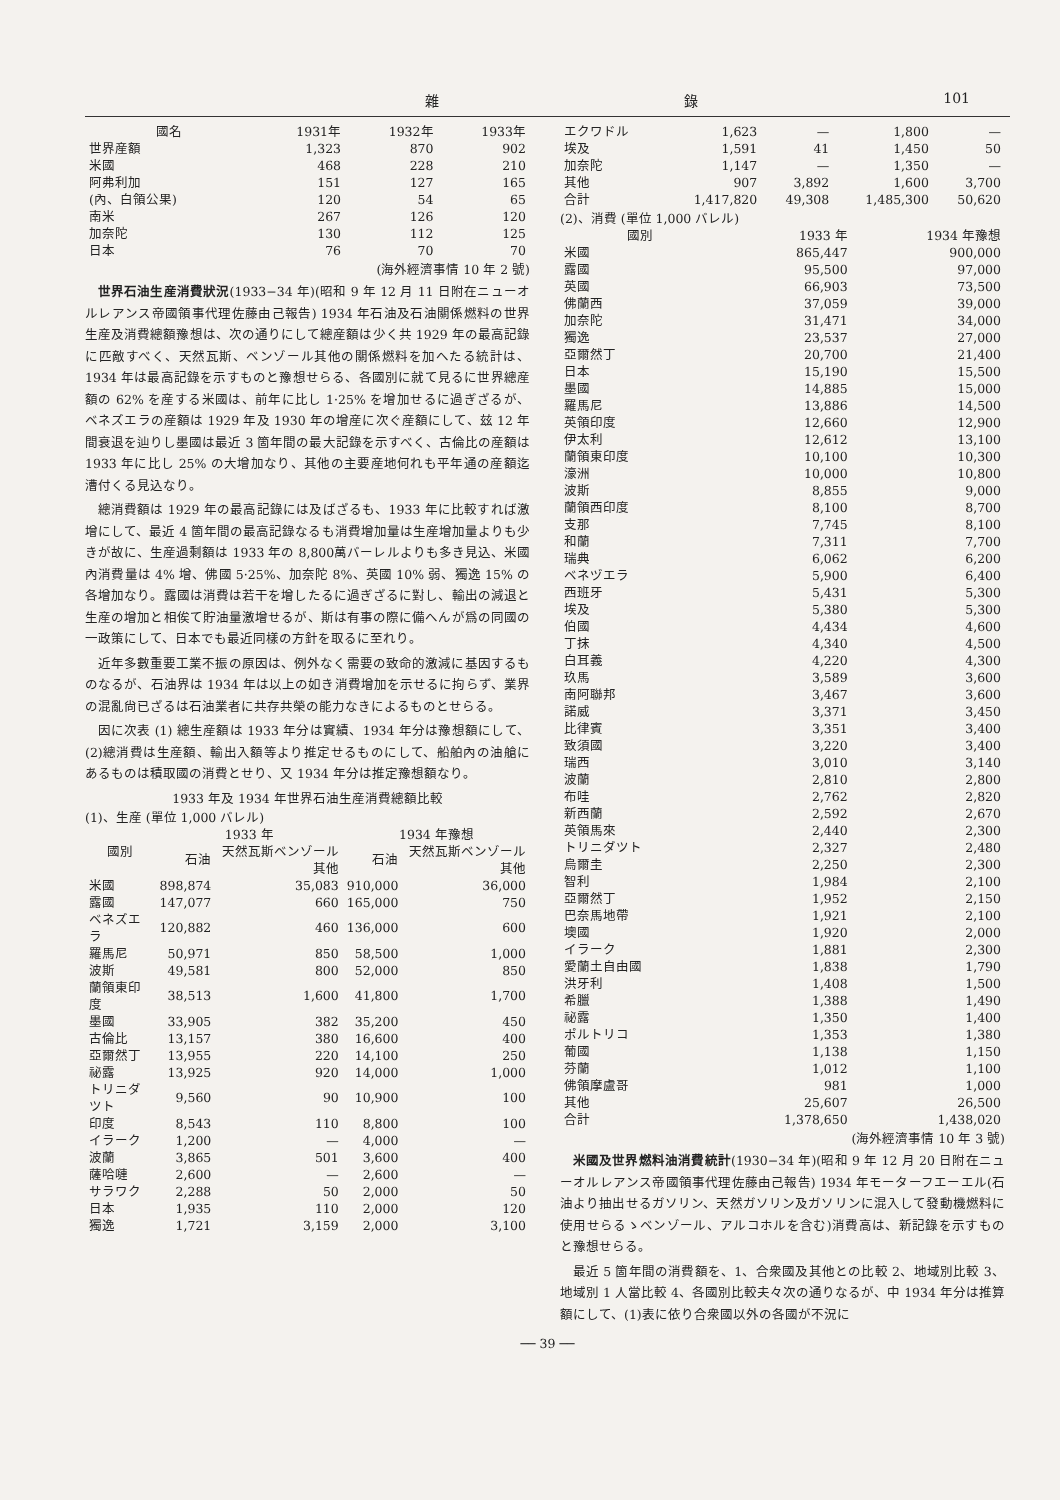雜 錄 101
| 國名 | 1931年 | 1932年 | 1933年 |
| --- | --- | --- | --- |
| 世界産額 | 1,323 | 870 | 902 |
| 米國 | 468 | 228 | 210 |
| 阿弗利加 | 151 | 127 | 165 |
| (內、白領公果) | 120 | 54 | 65 |
| 南米 | 267 | 126 | 120 |
| 加奈陀 | 130 | 112 | 125 |
| 日本 | 76 | 70 | 70 |
(海外經濟事情 10 年 2 號)
世界石油生産消費狀況(1933−34 年)(昭和 9 年 12 月 11 日附在ニューオルレアンス帝國領事代理佐藤由己報告) 1934 年石油及石油關係燃料の世界生産及消費總額豫想は、次の通りにして總産額は少く共 1929 年の最高記錄に匹敵すべく、天然瓦斯、ベンゾール其他の關係燃料を加へたる統計は、1934 年は最高記錄を示すものと豫想せらる、各國別に就て見るに世界總産額の 62% を産する米國は、前年に比し 1·25% を增加せるに過ぎざるが、ベネズエラの産額は 1929 年及 1930 年の增産に次ぐ産額にして、玆 12 年間衰退を辿りし墨國は最近 3 箇年間の最大記錄を示すべく、古倫比の産額は 1933 年に比し 25% の大增加なり、其他の主要産地何れも平年通の産額迄漕付くる見込なり。
總消費額は 1929 年の最高記錄には及ばざるも、1933 年に比較すれば激增にして、最近 4 箇年間の最高記錄なるも消費增加量は生産增加量よりも少きが故に、生産過剩額は 1933 年の 8,800萬バーレルよりも多き見込、米國內消費量は 4% 增、佛國 5·25%、加奈陀 8%、英國 10% 弱、獨逸 15% の各增加なり。露國は消費は若干を增したるに過ぎざるに對し、輸出の減退と生産の增加と相俟て貯油量激增せるが、斯は有事の際に備へんが爲の同國の一政策にして、日本でも最近同樣の方針を取るに至れり。
近年多數重要工業不振の原因は、例外なく需要の致命的激減に基因するものなるが、石油界は 1934 年は以上の如き消費增加を示せるに拘らず、業界の混亂尙已ざるは石油業者に共存共榮の能力なきによるものとせらる。
因に次表 (1) 總生産額は 1933 年分は實績、1934 年分は豫想額にして、(2)總消費は生産額、輸出入額等より推定せるものにして、船舶內の油艙にあるものは積取國の消費とせり、又 1934 年分は推定豫想額なり。
1933 年及 1934 年世界石油生産消費總額比較
(1)、生産 (單位 1,000 バレル)
| 國別 | 1933 年 | | 1934 年豫想 | |
| --- | --- | --- | --- | --- |
| | 石油 | 天然瓦斯ベンゾール其他 | 石油 | 天然瓦斯ベンゾール其他 |
| 米國 | 898,874 | 35,083 | 910,000 | 36,000 |
| 露國 | 147,077 | 660 | 165,000 | 750 |
| ベネズエラ | 120,882 | 460 | 136,000 | 600 |
| 羅馬尼 | 50,971 | 850 | 58,500 | 1,000 |
| 波斯 | 49,581 | 800 | 52,000 | 850 |
| 蘭領東印度 | 38,513 | 1,600 | 41,800 | 1,700 |
| 墨國 | 33,905 | 382 | 35,200 | 450 |
| 古倫比 | 13,157 | 380 | 16,600 | 400 |
| 亞爾然丁 | 13,955 | 220 | 14,100 | 250 |
| 祕露 | 13,925 | 920 | 14,000 | 1,000 |
| トリニダツト | 9,560 | 90 | 10,900 | 100 |
| 印度 | 8,543 | 110 | 8,800 | 100 |
| イラーク | 1,200 | — | 4,000 | — |
| 波蘭 | 3,865 | 501 | 3,600 | 400 |
| 薩哈嗹 | 2,600 | — | 2,600 | — |
| サラワク | 2,288 | 50 | 2,000 | 50 |
| 日本 | 1,935 | 110 | 2,000 | 120 |
| 獨逸 | 1,721 | 3,159 | 2,000 | 3,100 |
| エクワドル | 1,623 | — | 1,800 | — |
| 埃及 | 1,591 | 41 | 1,450 | 50 |
| 加奈陀 | 1,147 | — | 1,350 | — |
| 其他 | 907 | 3,892 | 1,600 | 3,700 |
| 合計 | 1,417,820 | 49,308 | 1,485,300 | 50,620 |
(2)、消費 (單位 1,000 バレル)
| 國別 | 1933 年 | 1934 年豫想 |
| --- | --- | --- |
| 米國 | 865,447 | 900,000 |
| 露國 | 95,500 | 97,000 |
| 英國 | 66,903 | 73,500 |
| 佛蘭西 | 37,059 | 39,000 |
| 加奈陀 | 31,471 | 34,000 |
| 獨逸 | 23,537 | 27,000 |
| 亞爾然丁 | 20,700 | 21,400 |
| 日本 | 15,190 | 15,500 |
| 墨國 | 14,885 | 15,000 |
| 羅馬尼 | 13,886 | 14,500 |
| 英領印度 | 12,660 | 12,900 |
| 伊太利 | 12,612 | 13,100 |
| 蘭領東印度 | 10,100 | 10,300 |
| 濠洲 | 10,000 | 10,800 |
| 波斯 | 8,855 | 9,000 |
| 蘭領西印度 | 8,100 | 8,700 |
| 支那 | 7,745 | 8,100 |
| 和蘭 | 7,311 | 7,700 |
| 瑞典 | 6,062 | 6,200 |
| ベネヅエラ | 5,900 | 6,400 |
| 西班牙 | 5,431 | 5,300 |
| 埃及 | 5,380 | 5,300 |
| 伯國 | 4,434 | 4,600 |
| 丁抹 | 4,340 | 4,500 |
| 白耳義 | 4,220 | 4,300 |
| 玖馬 | 3,589 | 3,600 |
| 南阿聯邦 | 3,467 | 3,600 |
| 諾威 | 3,371 | 3,450 |
| 比律賓 | 3,351 | 3,400 |
| 致須國 | 3,220 | 3,400 |
| 瑞西 | 3,010 | 3,140 |
| 波蘭 | 2,810 | 2,800 |
| 布哇 | 2,762 | 2,820 |
| 新西蘭 | 2,592 | 2,670 |
| 英領馬來 | 2,440 | 2,300 |
| トリニダツト | 2,327 | 2,480 |
| 烏爾圭 | 2,250 | 2,300 |
| 智利 | 1,984 | 2,100 |
| 亞爾然丁 | 1,952 | 2,150 |
| 巴奈馬地帶 | 1,921 | 2,100 |
| 墺國 | 1,920 | 2,000 |
| イラーク | 1,881 | 2,300 |
| 愛蘭土自由國 | 1,838 | 1,790 |
| 洪牙利 | 1,408 | 1,500 |
| 希臘 | 1,388 | 1,490 |
| 祕露 | 1,350 | 1,400 |
| ポルトリコ | 1,353 | 1,380 |
| 葡國 | 1,138 | 1,150 |
| 芬蘭 | 1,012 | 1,100 |
| 佛領摩盧哥 | 981 | 1,000 |
| 其他 | 25,607 | 26,500 |
| 合計 | 1,378,650 | 1,438,020 |
(海外經濟事情 10 年 3 號)
米國及世界燃料油消費統計(1930−34 年)(昭和 9 年 12 月 20 日附在ニューオルレアンス帝國領事代理佐藤由己報告) 1934 年モーターフエーエル(石油より抽出せるガソリン、天然ガソリン及ガソリンに混入して發動機燃料に使用せらるゝベンゾール、アルコホルを含む)消費高は、新記錄を示すものと豫想せらる。
最近 5 箇年間の消費額を、1、合衆國及其他との比較 2、地域別比較 3、地域別 1 人當比較 4、各國別比較夫々次の通りなるが、中 1934 年分は推算額にして、(1)表に依り合衆國以外の各國が不況に
── 39 ──